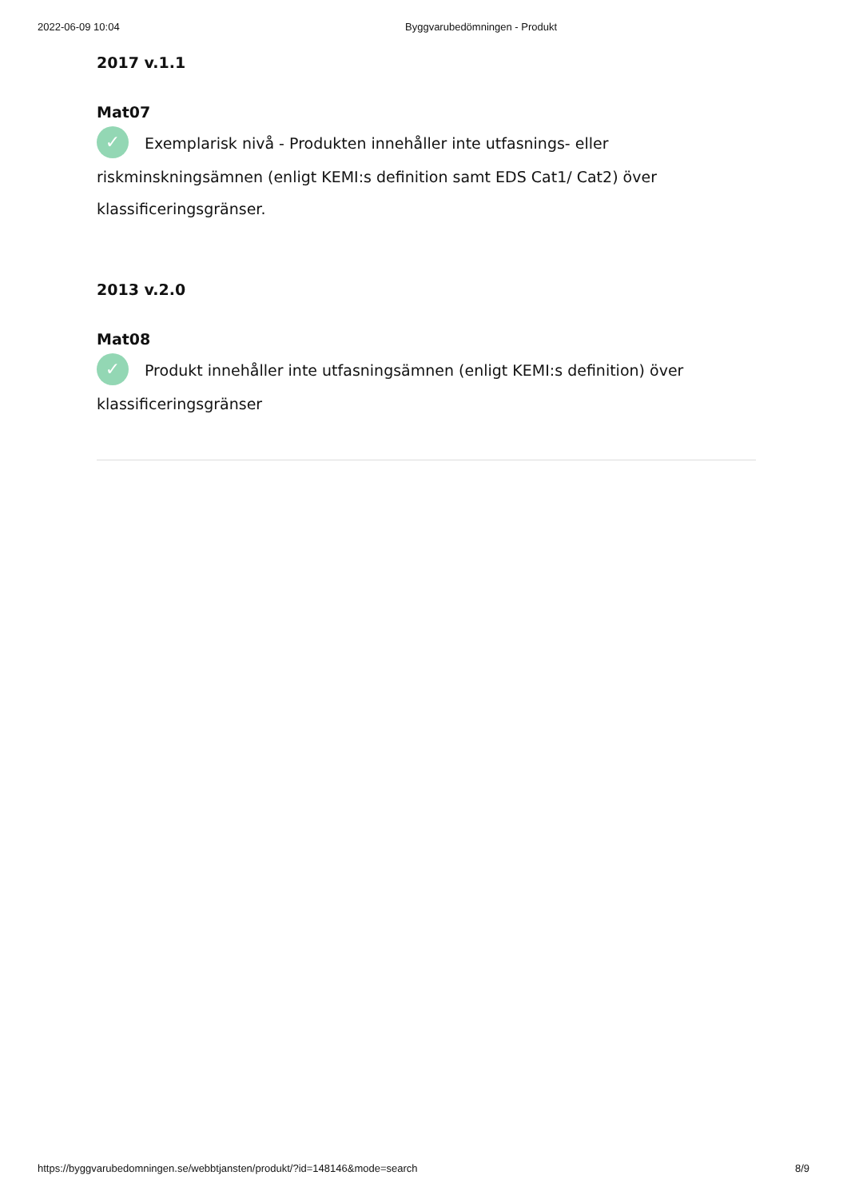2022-06-09 10:04 Byggvarubedömningen - Produkt
2017 v.1.1
Mat07
✓ Exemplarisk nivå - Produkten innehåller inte utfasnings- eller riskminskningsämnen (enligt KEMI:s definition samt EDS Cat1/ Cat2) över klassificeringsgränser.
2013 v.2.0
Mat08
✓ Produkt innehåller inte utfasningsämnen (enligt KEMI:s definition) över klassificeringsgränser
https://byggvarubedomningen.se/webbtjansten/produkt/?id=148146&mode=search 8/9